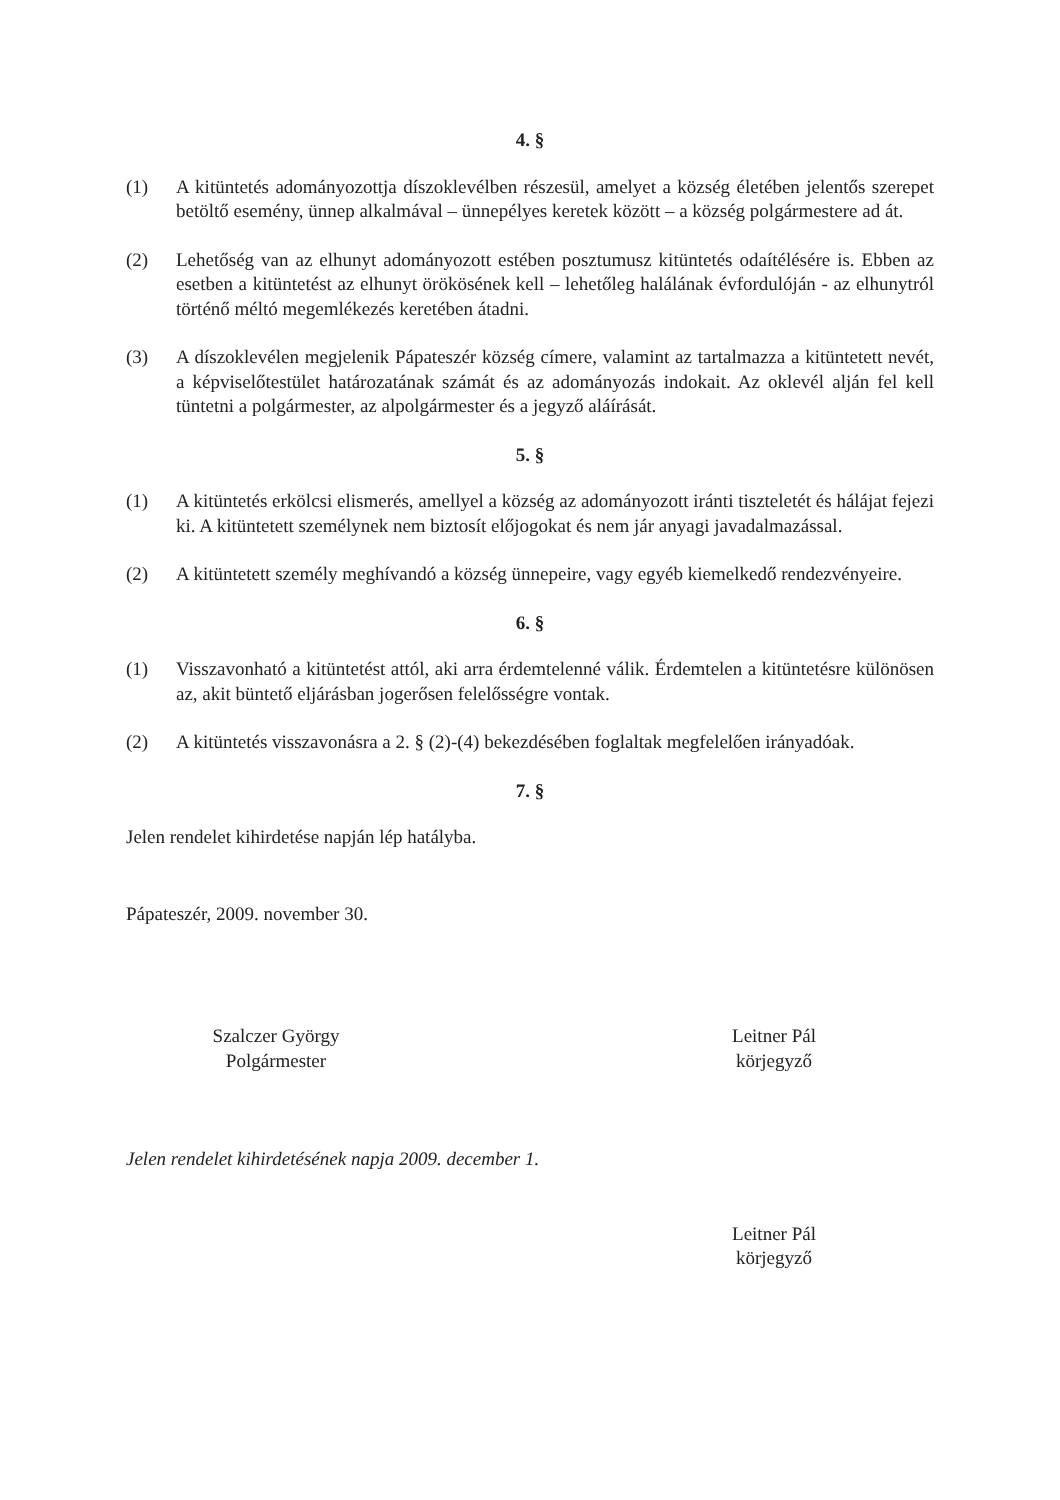4. §
(1) A kitüntetés adományozottja díszoklevélben részesül, amelyet a község életében jelentős szerepet betöltő esemény, ünnep alkalmával – ünnepélyes keretek között – a község polgármestere ad át.
(2) Lehetőség van az elhunyt adományozott estében posztumusz kitüntetés odaítélésére is. Ebben az esetben a kitüntetést az elhunyt örökösének kell – lehetőleg halálának évfordulóján - az elhunytról történő méltó megemlékezés keretében átadni.
(3) A díszoklevélen megjelenik Pápateszér község címere, valamint az tartalmazza a kitüntetett nevét, a képviselőtestület határozatának számát és az adományozás indokait. Az oklevél alján fel kell tüntetni a polgármester, az alpolgármester és a jegyző aláírását.
5. §
(1) A kitüntetés erkölcsi elismerés, amellyel a község az adományozott iránti tiszteletét és hálájat fejezi ki. A kitüntetett személynek nem biztosít előjogokat és nem jár anyagi javadalmazással.
(2) A kitüntetett személy meghívandó a község ünnepeire, vagy egyéb kiemelkedő rendezvényeire.
6. §
(1) Visszavonható a kitüntetést attól, aki arra érdemtelenné válik. Érdemtelen a kitüntetésre különösen az, akit büntető eljárásban jogerősen felelősségre vontak.
(2) A kitüntetés visszavonásra a 2. § (2)-(4) bekezdésében foglaltak megfelelően irányadóak.
7. §
Jelen rendelet kihirdetése napján lép hatályba.
Pápateszér, 2009. november 30.
Szalczer György
Polgármester
Leitner Pál
körjegyző
Jelen rendelet kihirdetésének napja 2009. december 1.
Leitner Pál
körjegyző